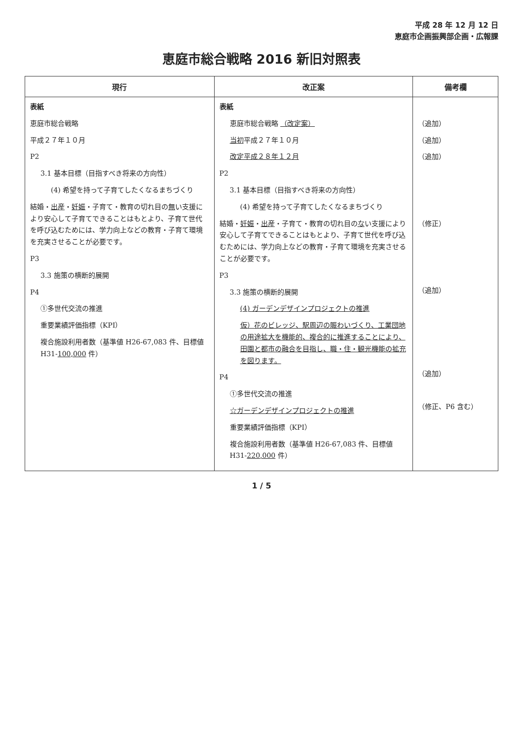平成 28 年 12 月 12 日
恵庭市企画振興部企画・広報課
恵庭市総合戦略 2016 新旧対照表
| 現行 | 改正案 | 備考欄 |
| --- | --- | --- |
| 表紙 恵庭市総合戦略 平成２７年１０月 P2 3.1 基本目標（目指すべき将来の方向性） (4) 希望を持って子育てしたくなるまちづくり 結婚・ 出産 ・ 妊娠 ・子育て・教育の切れ目の 無 い支援により安心して子育てできることはもとより、子育て世代を呼び込むためには、学力向上などの教育・子育て環境を充実させることが必要です。 P3 3.3 施策の横断的展開 P4 ①多世代交流の推進 重要業績評価指標（KPI） 複合施設利用者数（基準値 H26-67,083 件、目標値 H31- 100,000 件） | 表紙 恵庭市総合戦略 （改定案） 当初 平成２７年１０月 改定平成２８年１２月 P2 3.1 基本目標（目指すべき将来の方向性） (4) 希望を持って子育てしたくなるまちづくり 結婚・ 妊娠 ・ 出産 ・子育て・教育の切れ目の な い支援により安心して子育てできることはもとより、子育て世代を呼び込むためには、学力向上などの教育・子育て環境を充実させることが必要です。 P3 3.3 施策の横断的展開 (4) ガーデンデザインプロジェクトの推進 仮）花のビレッジ、駅周辺の賑わいづくり、工業団地の用途拡大を機能的、複合的に推進することにより、田園と都市の融合を目指し、職・住・観光機能の拡充を図ります。 P4 ①多世代交流の推進 ☆ガーデンデザインプロジェクトの推進 重要業績評価指標（KPI） 複合施設利用者数（基準値 H26-67,083 件、目標値 H31- 220,000 件） | （追加） （追加） （追加） （修正） （追加） （追加） （修正、P6 含む） |
1 / 5